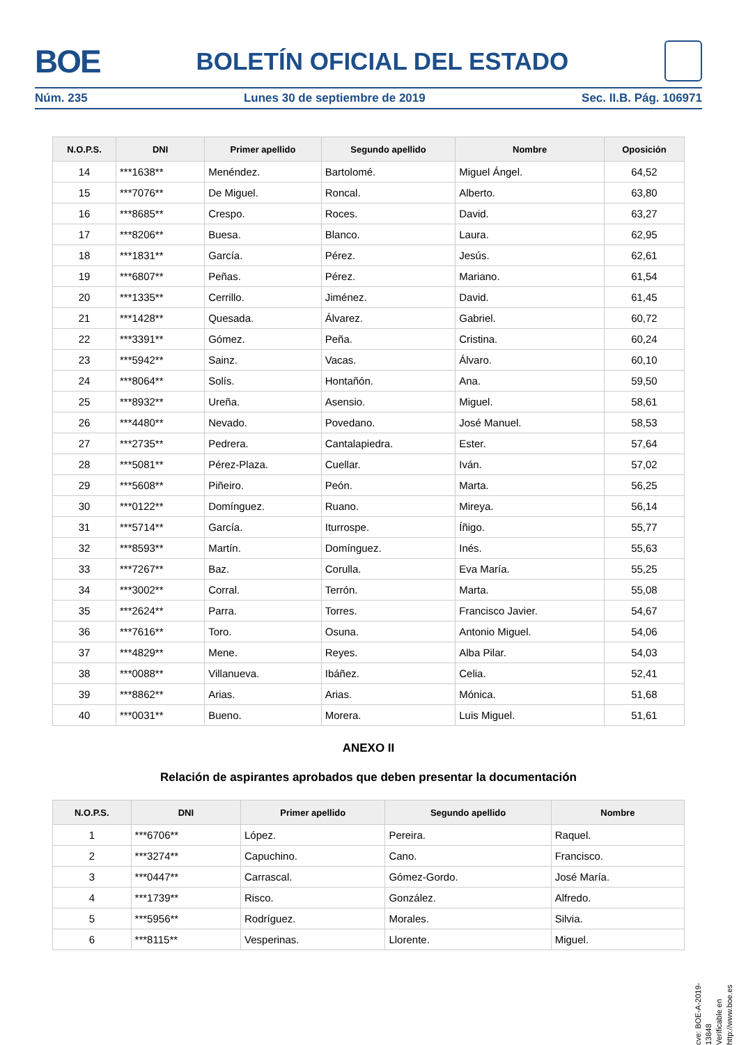BOE
BOLETÍN OFICIAL DEL ESTADO
Núm. 235 Lunes 30 de septiembre de 2019 Sec. II.B. Pág. 106971
| N.O.P.S. | DNI | Primer apellido | Segundo apellido | Nombre | Oposición |
| --- | --- | --- | --- | --- | --- |
| 14 | ***1638** | Menéndez. | Bartolomé. | Miguel Ángel. | 64,52 |
| 15 | ***7076** | De Miguel. | Roncal. | Alberto. | 63,80 |
| 16 | ***8685** | Crespo. | Roces. | David. | 63,27 |
| 17 | ***8206** | Buesa. | Blanco. | Laura. | 62,95 |
| 18 | ***1831** | García. | Pérez. | Jesús. | 62,61 |
| 19 | ***6807** | Peñas. | Pérez. | Mariano. | 61,54 |
| 20 | ***1335** | Cerrillo. | Jiménez. | David. | 61,45 |
| 21 | ***1428** | Quesada. | Álvarez. | Gabriel. | 60,72 |
| 22 | ***3391** | Gómez. | Peña. | Cristina. | 60,24 |
| 23 | ***5942** | Sainz. | Vacas. | Álvaro. | 60,10 |
| 24 | ***8064** | Solís. | Hontañón. | Ana. | 59,50 |
| 25 | ***8932** | Ureña. | Asensio. | Miguel. | 58,61 |
| 26 | ***4480** | Nevado. | Povedano. | José Manuel. | 58,53 |
| 27 | ***2735** | Pedrera. | Cantalapiedra. | Ester. | 57,64 |
| 28 | ***5081** | Pérez-Plaza. | Cuellar. | Iván. | 57,02 |
| 29 | ***5608** | Piñeiro. | Peón. | Marta. | 56,25 |
| 30 | ***0122** | Domínguez. | Ruano. | Mireya. | 56,14 |
| 31 | ***5714** | García. | Iturrospe. | Íñigo. | 55,77 |
| 32 | ***8593** | Martín. | Domínguez. | Inés. | 55,63 |
| 33 | ***7267** | Baz. | Corulla. | Eva María. | 55,25 |
| 34 | ***3002** | Corral. | Terrón. | Marta. | 55,08 |
| 35 | ***2624** | Parra. | Torres. | Francisco Javier. | 54,67 |
| 36 | ***7616** | Toro. | Osuna. | Antonio Miguel. | 54,06 |
| 37 | ***4829** | Mene. | Reyes. | Alba Pilar. | 54,03 |
| 38 | ***0088** | Villanueva. | Ibáñez. | Celia. | 52,41 |
| 39 | ***8862** | Arias. | Arias. | Mónica. | 51,68 |
| 40 | ***0031** | Bueno. | Morera. | Luis Miguel. | 51,61 |
ANEXO II
Relación de aspirantes aprobados que deben presentar la documentación
| N.O.P.S. | DNI | Primer apellido | Segundo apellido | Nombre |
| --- | --- | --- | --- | --- |
| 1 | ***6706** | López. | Pereira. | Raquel. |
| 2 | ***3274** | Capuchino. | Cano. | Francisco. |
| 3 | ***0447** | Carrascal. | Gómez-Gordo. | José María. |
| 4 | ***1739** | Risco. | González. | Alfredo. |
| 5 | ***5956** | Rodríguez. | Morales. | Silvia. |
| 6 | ***8115** | Vesperinas. | Llorente. | Miguel. |
cve: BOE-A-2019-13848
Verificable en http://www.boe.es